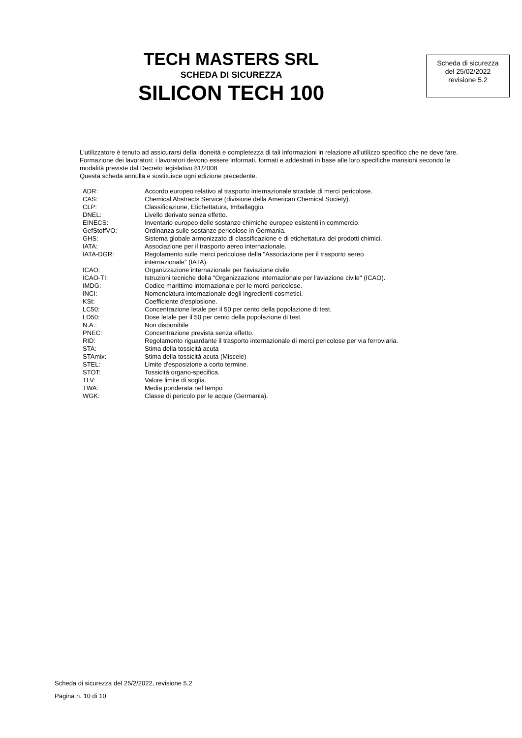TECH MASTERS SRL
SCHEDA DI SICUREZZA
SILICON TECH 100
Scheda di sicurezza
del 25/02/2022
revisione 5.2
L'utilizzatore è tenuto ad assicurarsi della idoneità e completezza di tali informazioni in relazione all'utilizzo specifico che ne deve fare.
Formazione dei lavoratori: i lavoratori devono essere informati, formati e addestrati in base alle loro specifiche mansioni secondo le modalità previste dal Decreto legislativo 81/2008
Questa scheda annulla e sostituisce ogni edizione precedente.
| ADR: | Accordo europeo relativo al trasporto internazionale stradale di merci pericolose. |
| CAS: | Chemical Abstracts Service (divisione della American Chemical Society). |
| CLP: | Classificazione, Etichettatura, Imballaggio. |
| DNEL: | Livello derivato senza effetto. |
| EINECS: | Inventario europeo delle sostanze chimiche europee esistenti in commercio. |
| GefStoffVO: | Ordinanza sulle sostanze pericolose in Germania. |
| GHS: | Sistema globale armonizzato di classificazione e di etichettatura dei prodotti chimici. |
| IATA: | Associazione per il trasporto aereo internazionale. |
| IATA-DGR: | Regolamento sulle merci pericolose della "Associazione per il trasporto aereo internazionale" (IATA). |
| ICAO: | Organizzazione internazionale per l'aviazione civile. |
| ICAO-TI: | Istruzioni tecniche della "Organizzazione internazionale per l'aviazione civile" (ICAO). |
| IMDG: | Codice marittimo internazionale per le merci pericolose. |
| INCI: | Nomenclatura internazionale degli ingredienti cosmetici. |
| KSt: | Coefficiente d'esplosione. |
| LC50: | Concentrazione letale per il 50 per cento della popolazione di test. |
| LD50: | Dose letale per il 50 per cento della popolazione di test. |
| N.A.: | Non disponibile |
| PNEC: | Concentrazione prevista senza effetto. |
| RID: | Regolamento riguardante il trasporto internazionale di merci pericolose per via ferroviaria. |
| STA: | Stima della tossicità acuta |
| STAmix: | Stima della tossicità acuta (Miscele) |
| STEL: | Limite d'esposizione a corto termine. |
| STOT: | Tossicità organo-specifica. |
| TLV: | Valore limite di soglia. |
| TWA: | Media ponderata nel tempo |
| WGK: | Classe di pericolo per le acque (Germania). |
Scheda di sicurezza del 25/2/2022, revisione 5.2
Pagina n. 10 di 10